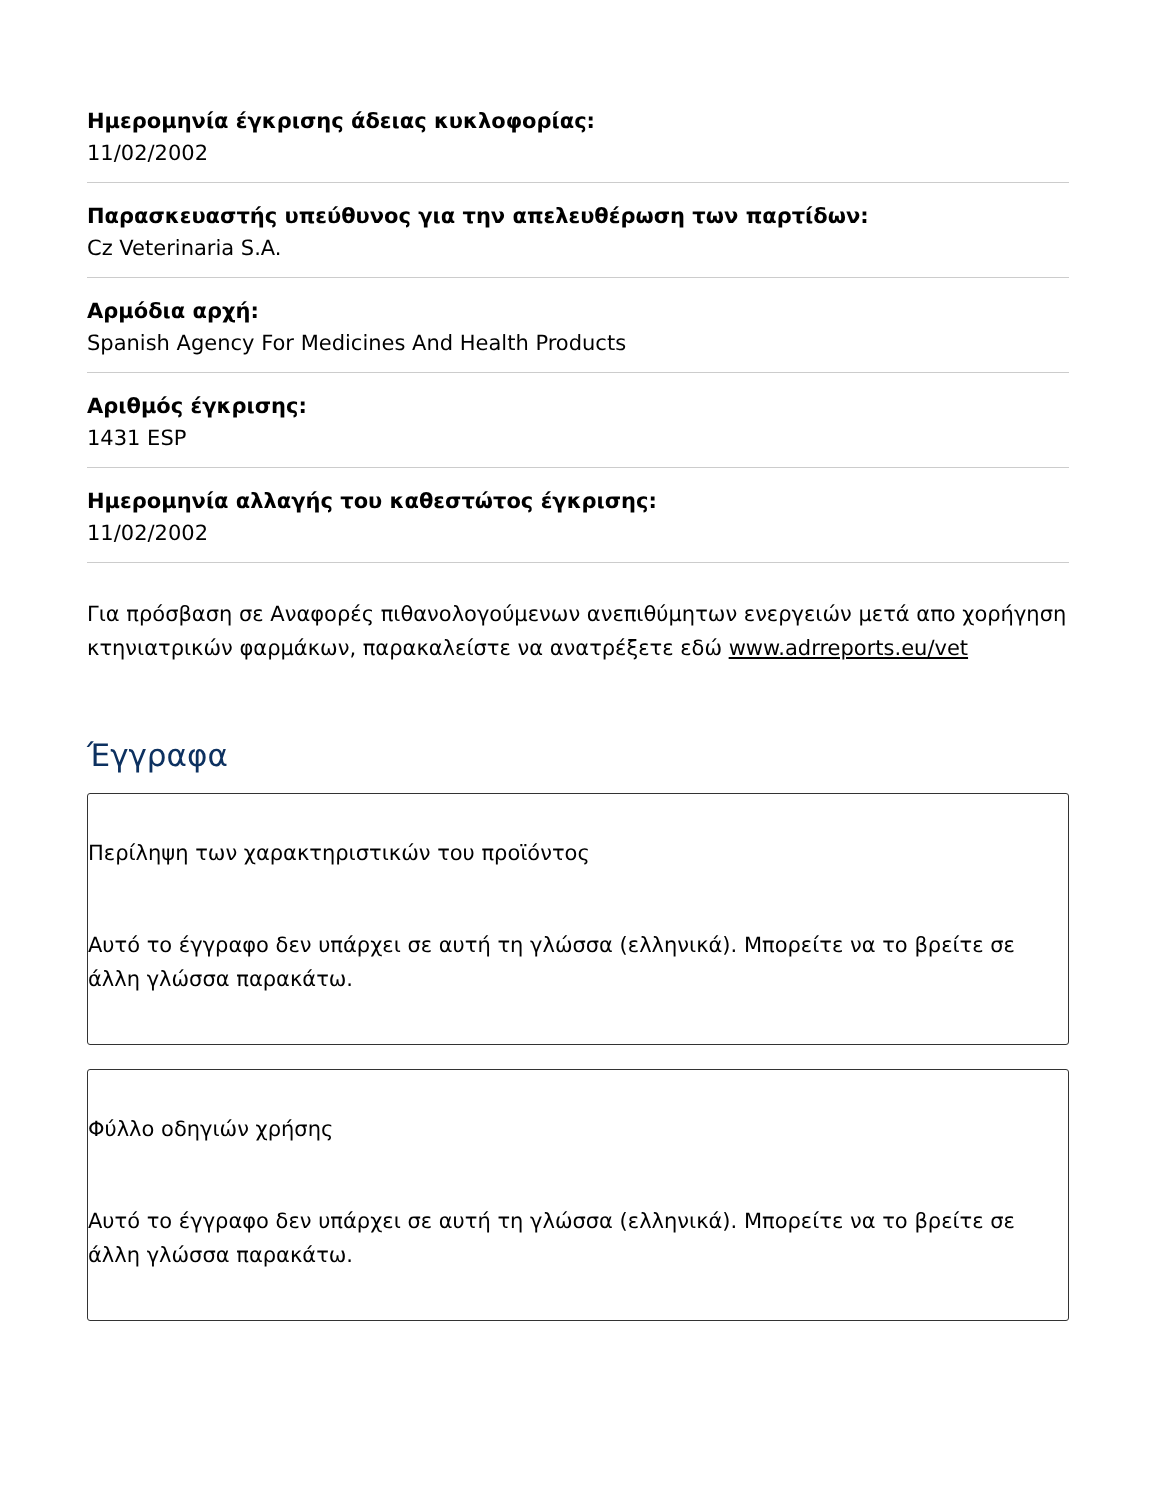Ημερομηνία έγκρισης άδειας κυκλοφορίας:
11/02/2002
Παρασκευαστής υπεύθυνος για την απελευθέρωση των παρτίδων:
Cz Veterinaria S.A.
Αρμόδια αρχή:
Spanish Agency For Medicines And Health Products
Αριθμός έγκρισης:
1431 ESP
Ημερομηνία αλλαγής του καθεστώτος έγκρισης:
11/02/2002
Για πρόσβαση σε Αναφορές πιθανολογούμενων ανεπιθύμητων ενεργειών μετά απο χορήγηση κτηνιατρικών φαρμάκων, παρακαλείστε να ανατρέξετε εδώ www.adrreports.eu/vet
Έγγραφα
Περίληψη των χαρακτηριστικών του προϊόντος
Αυτό το έγγραφο δεν υπάρχει σε αυτή τη γλώσσα (ελληνικά). Μπορείτε να το βρείτε σε άλλη γλώσσα παρακάτω.
Φύλλο οδηγιών χρήσης
Αυτό το έγγραφο δεν υπάρχει σε αυτή τη γλώσσα (ελληνικά). Μπορείτε να το βρείτε σε άλλη γλώσσα παρακάτω.